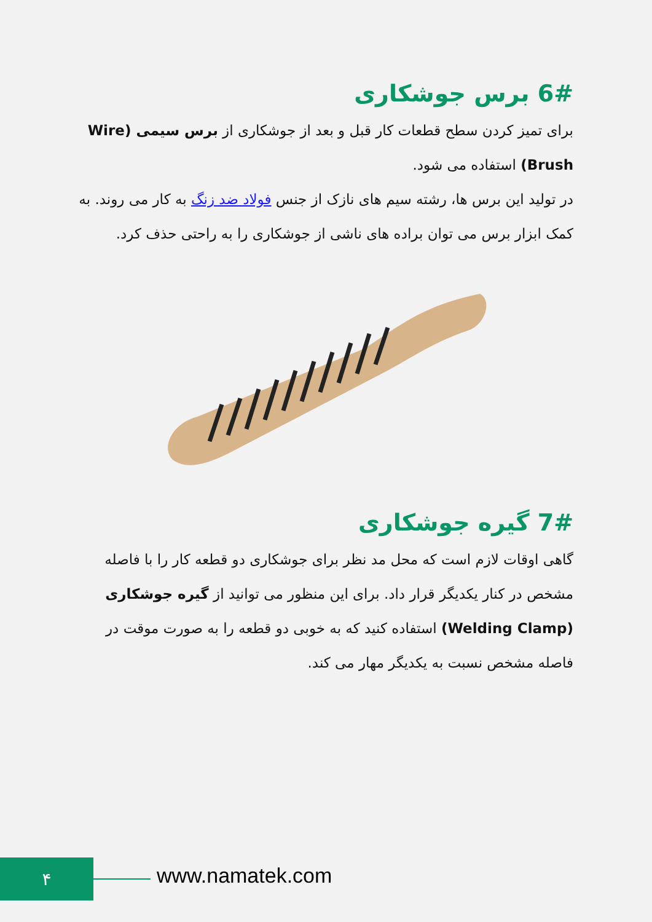6# برس جوشکاری
برای تمیز کردن سطح قطعات کار قبل و بعد از جوشکاری از برس سیمی (Wire Brush) استفاده می شود.
در تولید این برس ها، رشته سیم های نازک از جنس فولاد ضد زنگ به کار می روند. به کمک ابزار برس می توان براده های ناشی از جوشکاری را به راحتی حذف کرد.
7# گیره جوشکاری
گاهی اوقات لازم است که محل مد نظر برای جوشکاری دو قطعه کار را با فاصله مشخص در کنار یکدیگر قرار داد. برای این منظور می توانید از گیره جوشکاری (Welding Clamp) استفاده کنید که به خوبی دو قطعه را به صورت موقت در فاصله مشخص نسبت به یکدیگر مهار می کند.
۴ www.namatek.com